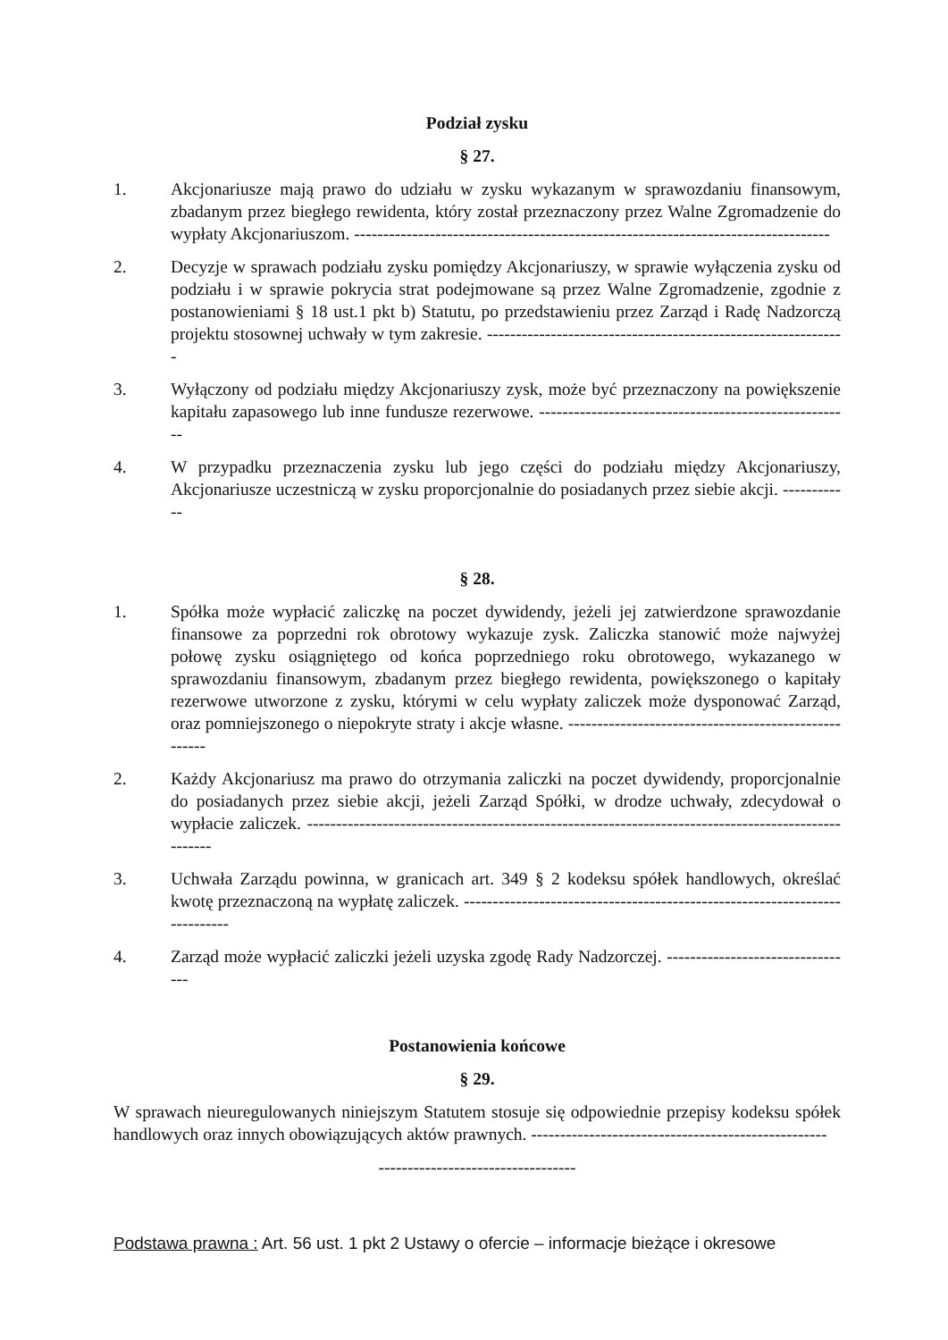Podział zysku
§ 27.
1. Akcjonariusze mają prawo do udziału w zysku wykazanym w sprawozdaniu finansowym, zbadanym przez biegłego rewidenta, który został przeznaczony przez Walne Zgromadzenie do wypłaty Akcjonariuszom. ----------------------------------------------------------------------------------
2. Decyzje w sprawach podziału zysku pomiędzy Akcjonariuszy, w sprawie wyłączenia zysku od podziału i w sprawie pokrycia strat podejmowane są przez Walne Zgromadzenie, zgodnie z postanowieniami § 18 ust.1 pkt b) Statutu, po przedstawieniu przez Zarząd i Radę Nadzorczą projektu stosownej uchwały w tym zakresie. --------------------------------------------------------------
3. Wyłączony od podziału między Akcjonariuszy zysk, może być przeznaczony na powiększenie kapitału zapasowego lub inne fundusze rezerwowe. ------------------------------------------------------
4. W przypadku przeznaczenia zysku lub jego części do podziału między Akcjonariuszy, Akcjonariusze uczestniczą w zysku proporcjonalnie do posiadanych przez siebie akcji. ------------
§ 28.
1. Spółka może wypłacić zaliczkę na poczet dywidendy, jeżeli jej zatwierdzone sprawozdanie finansowe za poprzedni rok obrotowy wykazuje zysk. Zaliczka stanowić może najwyżej połowę zysku osiągniętego od końca poprzedniego roku obrotowego, wykazanego w sprawozdaniu finansowym, zbadanym przez biegłego rewidenta, powiększonego o kapitały rezerwowe utworzone z zysku, którymi w celu wypłaty zaliczek może dysponować Zarząd, oraz pomniejszonego o niepokryte straty i akcje własne. -----------------------------------------------------
2. Każdy Akcjonariusz ma prawo do otrzymania zaliczki na poczet dywidendy, proporcjonalnie do posiadanych przez siebie akcji, jeżeli Zarząd Spółki, w drodze uchwały, zdecydował o wypłacie zaliczek. ---------------------------------------------------------------------------------------------------
3. Uchwała Zarządu powinna, w granicach art. 349 § 2 kodeksu spółek handlowych, określać kwotę przeznaczoną na wypłatę zaliczek. ---------------------------------------------------------------------------
4. Zarząd może wypłacić zaliczki jeżeli uzyska zgodę Rady Nadzorczej. ---------------------------------
Postanowienia końcowe
§ 29.
W sprawach nieuregulowanych niniejszym Statutem stosuje się odpowiednie przepisy kodeksu spółek handlowych oraz innych obowiązujących aktów prawnych. ---------------------------------------------------
----------------------------------
Podstawa prawna : Art. 56 ust. 1 pkt 2 Ustawy o ofercie – informacje bieżące i okresowe